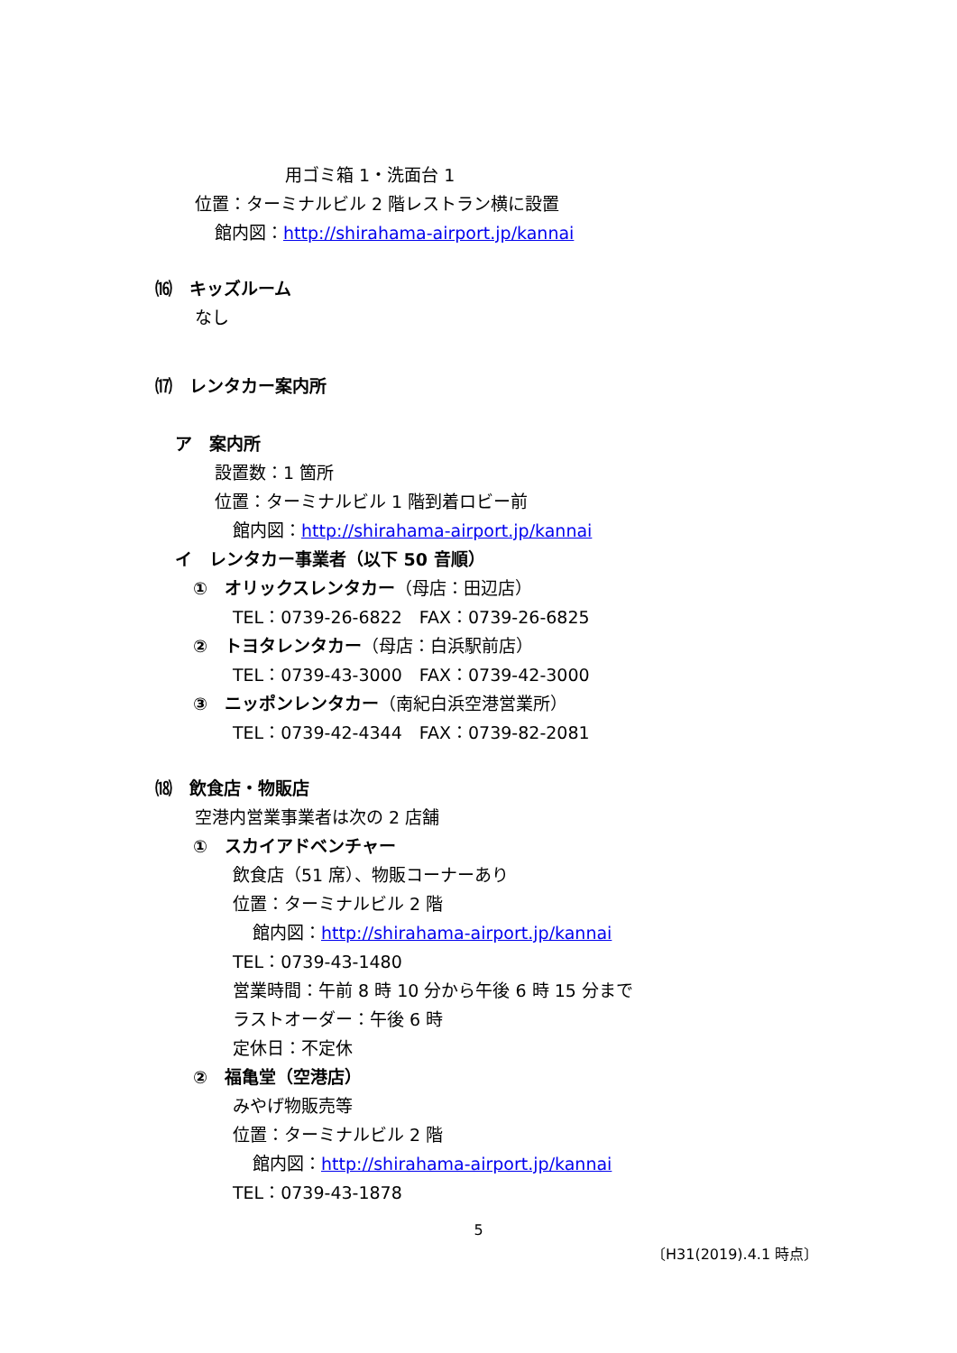用ゴミ箱 1・洗面台 1
位置：ターミナルビル 2 階レストラン横に設置
館内図：http://shirahama-airport.jp/kannai
⒃　キッズルーム
なし
⒄　レンタカー案内所
ア　案内所
設置数：1 箇所
位置：ターミナルビル 1 階到着ロビー前
館内図：http://shirahama-airport.jp/kannai
イ　レンタカー事業者（以下 50 音順）
①　オリックスレンタカー（母店：田辺店）
TEL：0739-26-6822　FAX：0739-26-6825
②　トヨタレンタカー（母店：白浜駅前店）
TEL：0739-43-3000　FAX：0739-42-3000
③　ニッポンレンタカー（南紀白浜空港営業所）
TEL：0739-42-4344　FAX：0739-82-2081
⒅　飲食店・物販店
空港内営業事業者は次の 2 店舗
①　スカイアドベンチャー
飲食店（51 席）、物販コーナーあり
位置：ターミナルビル 2 階
館内図：http://shirahama-airport.jp/kannai
TEL：0739-43-1480
営業時間：午前 8 時 10 分から午後 6 時 15 分まで
ラストオーダー：午後 6 時
定休日：不定休
②　福亀堂（空港店）
みやげ物販売等
位置：ターミナルビル 2 階
館内図：http://shirahama-airport.jp/kannai
TEL：0739-43-1878
5
〔H31(2019).4.1 時点〕